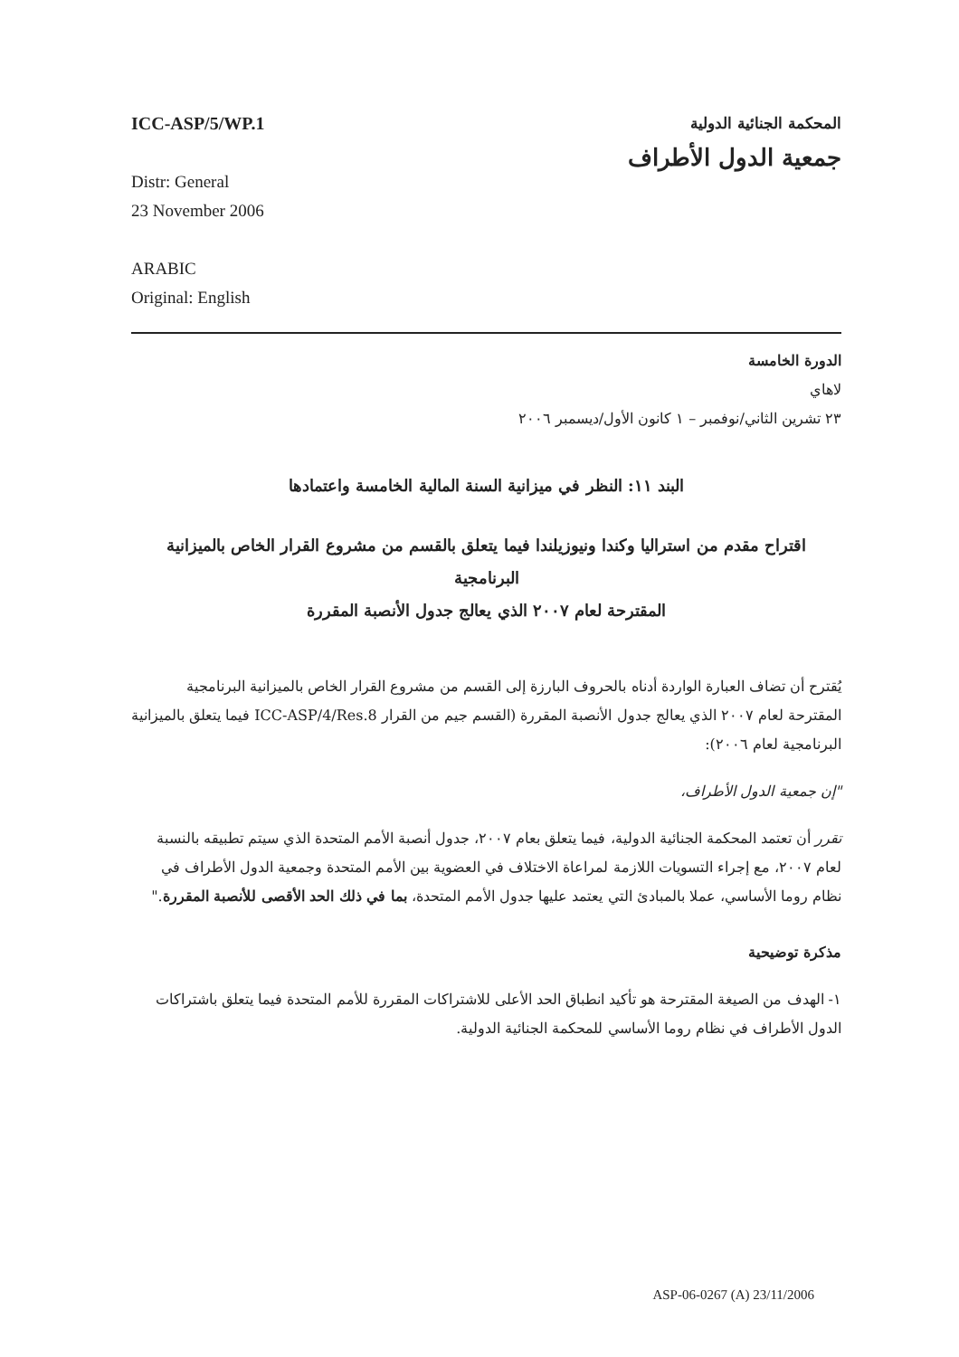ICC-ASP/5/WP.1
Distr: General
23 November 2006
ARABIC
Original: English
المحكمة الجنائية الدولية
جمعية الدول الأطراف
الدورة الخامسة
لاهاي
٢٣ تشرين الثاني/نوفمبر – ١ كانون الأول/ديسمبر ٢٠٠٦
البند ١١: النظر في ميزانية السنة المالية الخامسة واعتمادها
اقتراح مقدم من استراليا وكندا ونيوزيلندا فيما يتعلق بالقسم من مشروع القرار الخاص بالميزانية البرنامجية
المقترحة لعام ٢٠٠٧ الذي يعالج جدول الأنصبة المقررة
يُقترح أن تضاف العبارة الواردة أدناه بالحروف البارزة إلى القسم من مشروع القرار الخاص بالميزانية البرنامجية المقترحة لعام ٢٠٠٧ الذي يعالج جدول الأنصبة المقررة (القسم جيم من القرار ICC-ASP/4/Res.8 فيما يتعلق بالميزانية البرنامجية لعام ٢٠٠٦):
"إن جمعية الدول الأطراف،
تقرر أن تعتمد المحكمة الجنائية الدولية، فيما يتعلق بعام ٢٠٠٧، جدول أنصبة الأمم المتحدة الذي سيتم تطبيقه بالنسبة لعام ٢٠٠٧، مع إجراء التسويات اللازمة لمراعاة الاختلاف في العضوية بين الأمم المتحدة وجمعية الدول الأطراف في نظام روما الأساسي، عملا بالمبادئ التي يعتمد عليها جدول الأمم المتحدة، بما في ذلك الحد الأقصى للأنصبة المقررة."
مذكرة توضيحية
١- الهدف من الصيغة المقترحة هو تأكيد انطباق الحد الأعلى للاشتراكات المقررة للأمم المتحدة فيما يتعلق باشتراكات الدول الأطراف في نظام روما الأساسي للمحكمة الجنائية الدولية.
ASP-06-0267 (A) 23/11/2006